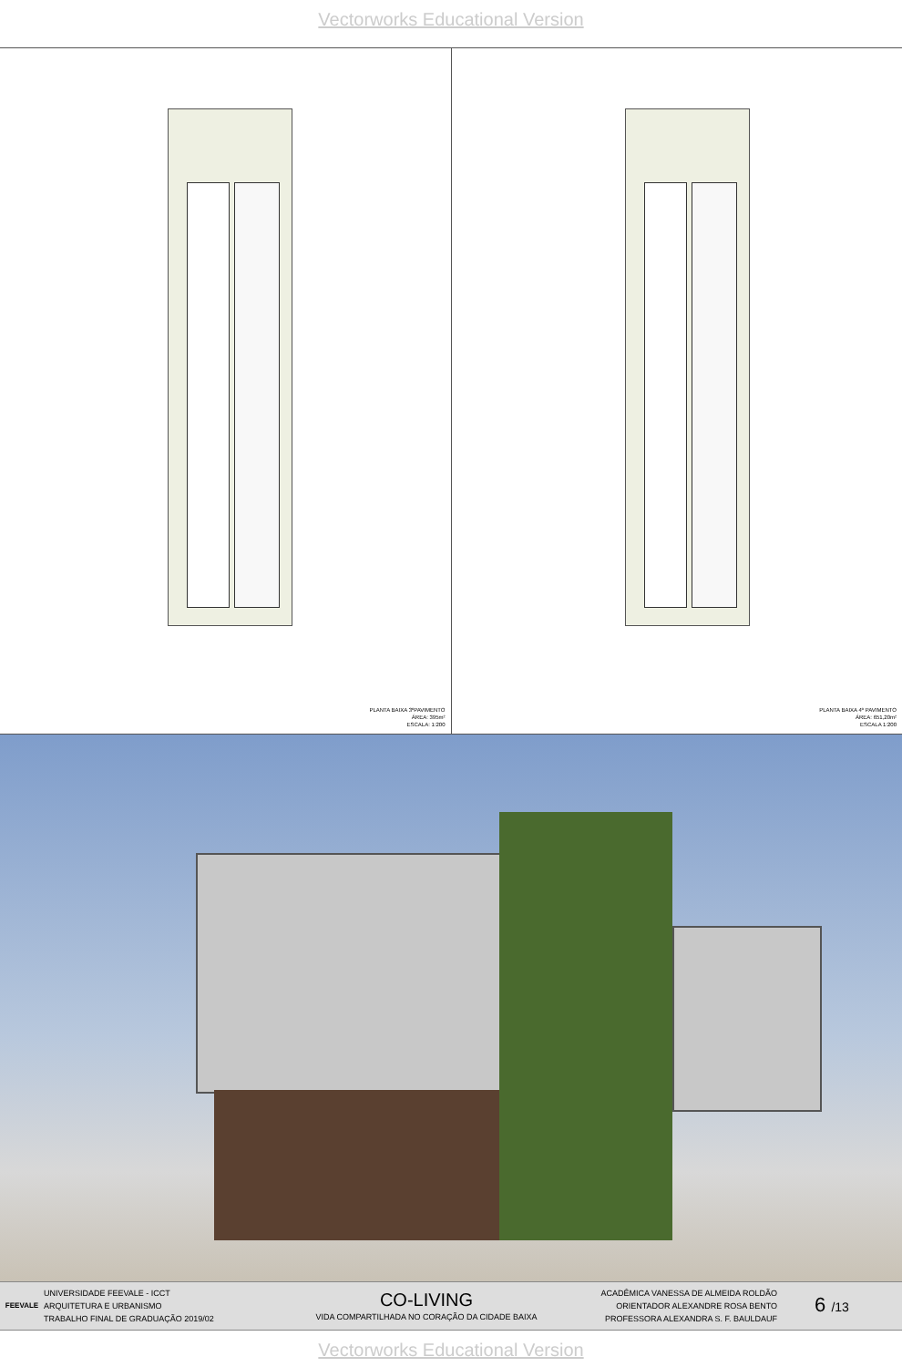Vectorworks Educational Version
PLANTA BAIXA 3ºPAVIMENTO
ÁREA: 395m²
ESCALA: 1:200
PLANTA BAIXA 4º PAVIMENTO
ÁREA: 651,20m²
ESCALA 1:200
FEEVALE
UNIVERSIDADE FEEVALE - ICCT
ARQUITETURA E URBANISMO
TRABALHO FINAL DE GRADUAÇÃO 2019/02
CO-LIVING
VIDA COMPARTILHADA NO CORAÇÃO DA CIDADE BAIXA
ACADÊMICA VANESSA DE ALMEIDA ROLDÃO
ORIENTADOR ALEXANDRE ROSA BENTO
PROFESSORA ALEXANDRA S. F. BAULDAUF
6 /13
Vectorworks Educational Version